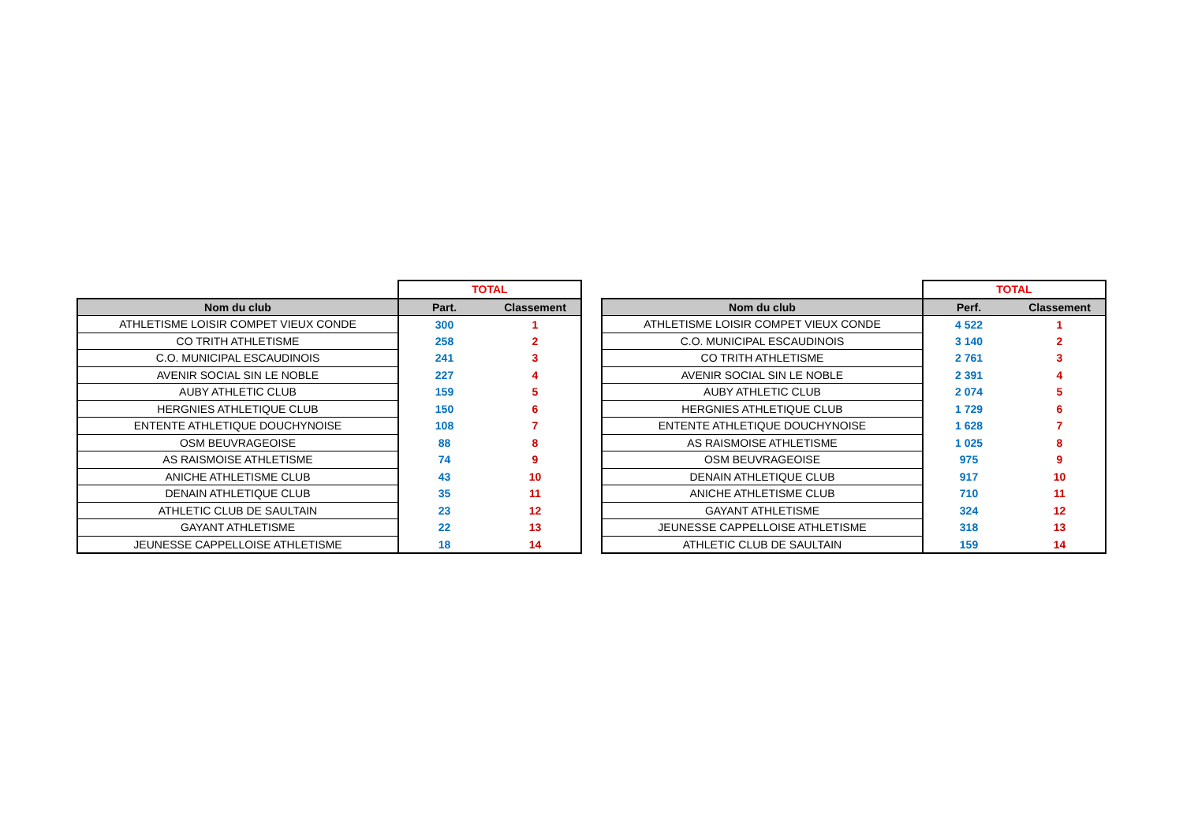| | TOTAL | |
| Nom du club | Part. | Classement |
| ATHLETISME LOISIR COMPET VIEUX CONDE | 300 | 1 |
| CO TRITH ATHLETISME | 258 | 2 |
| C.O. MUNICIPAL ESCAUDINOIS | 241 | 3 |
| AVENIR SOCIAL SIN LE NOBLE | 227 | 4 |
| AUBY ATHLETIC CLUB | 159 | 5 |
| HERGNIES ATHLETIQUE CLUB | 150 | 6 |
| ENTENTE ATHLETIQUE DOUCHYNOISE | 108 | 7 |
| OSM BEUVRAGEOISE | 88 | 8 |
| AS RAISMOISE ATHLETISME | 74 | 9 |
| ANICHE ATHLETISME CLUB | 43 | 10 |
| DENAIN ATHLETIQUE CLUB | 35 | 11 |
| ATHLETIC CLUB DE SAULTAIN | 23 | 12 |
| GAYANT ATHLETISME | 22 | 13 |
| JEUNESSE CAPPELLOISE ATHLETISME | 18 | 14 |
| | TOTAL | |
| Nom du club | Perf. | Classement |
| ATHLETISME LOISIR COMPET VIEUX CONDE | 4 522 | 1 |
| C.O. MUNICIPAL ESCAUDINOIS | 3 140 | 2 |
| CO TRITH ATHLETISME | 2 761 | 3 |
| AVENIR SOCIAL SIN LE NOBLE | 2 391 | 4 |
| AUBY ATHLETIC CLUB | 2 074 | 5 |
| HERGNIES ATHLETIQUE CLUB | 1 729 | 6 |
| ENTENTE ATHLETIQUE DOUCHYNOISE | 1 628 | 7 |
| AS RAISMOISE ATHLETISME | 1 025 | 8 |
| OSM BEUVRAGEOISE | 975 | 9 |
| DENAIN ATHLETIQUE CLUB | 917 | 10 |
| ANICHE ATHLETISME CLUB | 710 | 11 |
| GAYANT ATHLETISME | 324 | 12 |
| JEUNESSE CAPPELLOISE ATHLETISME | 318 | 13 |
| ATHLETIC CLUB DE SAULTAIN | 159 | 14 |